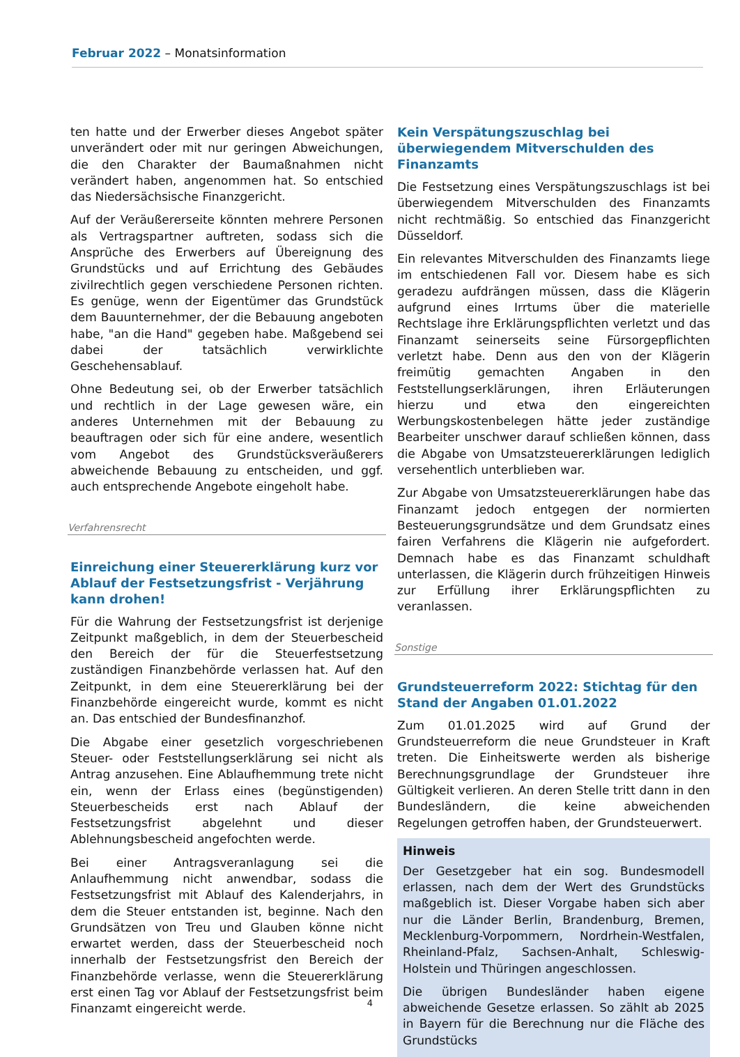Februar 2022 – Monatsinformation
ten hatte und der Erwerber dieses Angebot später unverändert oder mit nur geringen Abweichungen, die den Charakter der Baumaßnahmen nicht verändert haben, angenommen hat. So entschied das Niedersächsische Finanzgericht.
Auf der Veräußererseite könnten mehrere Personen als Vertragspartner auftreten, sodass sich die Ansprüche des Erwerbers auf Übereignung des Grundstücks und auf Errichtung des Gebäudes zivilrechtlich gegen verschiedene Personen richten. Es genüge, wenn der Eigentümer das Grundstück dem Bauunternehmer, der die Bebauung angeboten habe, "an die Hand" gegeben habe. Maßgebend sei dabei der tatsächlich verwirklichte Geschehensablauf.
Ohne Bedeutung sei, ob der Erwerber tatsächlich und rechtlich in der Lage gewesen wäre, ein anderes Unternehmen mit der Bebauung zu beauftragen oder sich für eine andere, wesentlich vom Angebot des Grundstücksveräußerers abweichende Bebauung zu entscheiden, und ggf. auch entsprechende Angebote eingeholt habe.
Verfahrensrecht
Einreichung einer Steuererklärung kurz vor Ablauf der Festsetzungsfrist - Verjährung kann drohen!
Für die Wahrung der Festsetzungsfrist ist derjenige Zeitpunkt maßgeblich, in dem der Steuerbescheid den Bereich der für die Steuerfestsetzung zuständigen Finanzbehörde verlassen hat. Auf den Zeitpunkt, in dem eine Steuererklärung bei der Finanzbehörde eingereicht wurde, kommt es nicht an. Das entschied der Bundesfinanzhof.
Die Abgabe einer gesetzlich vorgeschriebenen Steuer- oder Feststellungserklärung sei nicht als Antrag anzusehen. Eine Ablaufhemmung trete nicht ein, wenn der Erlass eines (begünstigenden) Steuerbescheids erst nach Ablauf der Festsetzungsfrist abgelehnt und dieser Ablehnungsbescheid angefochten werde.
Bei einer Antragsveranlagung sei die Anlaufhemmung nicht anwendbar, sodass die Festsetzungsfrist mit Ablauf des Kalenderjahrs, in dem die Steuer entstanden ist, beginne. Nach den Grundsätzen von Treu und Glauben könne nicht erwartet werden, dass der Steuerbescheid noch innerhalb der Festsetzungsfrist den Bereich der Finanzbehörde verlasse, wenn die Steuererklärung erst einen Tag vor Ablauf der Festsetzungsfrist beim Finanzamt eingereicht werde.
Kein Verspätungszuschlag bei überwiegendem Mitverschulden des Finanzamts
Die Festsetzung eines Verspätungszuschlags ist bei überwiegendem Mitverschulden des Finanzamts nicht rechtmäßig. So entschied das Finanzgericht Düsseldorf.
Ein relevantes Mitverschulden des Finanzamts liege im entschiedenen Fall vor. Diesem habe es sich geradezu aufdrängen müssen, dass die Klägerin aufgrund eines Irrtums über die materielle Rechtslage ihre Erklärungspflichten verletzt und das Finanzamt seinerseits seine Fürsorgepflichten verletzt habe. Denn aus den von der Klägerin freimütig gemachten Angaben in den Feststellungserklärungen, ihren Erläuterungen hierzu und etwa den eingereichten Werbungskostenbelegen hätte jeder zuständige Bearbeiter unschwer darauf schließen können, dass die Abgabe von Umsatzsteuererklärungen lediglich versehentlich unterblieben war.
Zur Abgabe von Umsatzsteuererklärungen habe das Finanzamt jedoch entgegen der normierten Besteuerungsgrundsätze und dem Grundsatz eines fairen Verfahrens die Klägerin nie aufgefordert. Demnach habe es das Finanzamt schuldhaft unterlassen, die Klägerin durch frühzeitigen Hinweis zur Erfüllung ihrer Erklärungspflichten zu veranlassen.
Sonstige
Grundsteuerreform 2022: Stichtag für den Stand der Angaben 01.01.2022
Zum 01.01.2025 wird auf Grund der Grundsteuerreform die neue Grundsteuer in Kraft treten. Die Einheitswerte werden als bisherige Berechnungsgrundlage der Grundsteuer ihre Gültigkeit verlieren. An deren Stelle tritt dann in den Bundesländern, die keine abweichenden Regelungen getroffen haben, der Grundsteuerwert.
Hinweis
Der Gesetzgeber hat ein sog. Bundesmodell erlassen, nach dem der Wert des Grundstücks maßgeblich ist. Dieser Vorgabe haben sich aber nur die Länder Berlin, Brandenburg, Bremen, Mecklenburg-Vorpommern, Nordrhein-Westfalen, Rheinland-Pfalz, Sachsen-Anhalt, Schleswig-Holstein und Thüringen angeschlossen.
Die übrigen Bundesländer haben eigene abweichende Gesetze erlassen. So zählt ab 2025 in Bayern für die Berechnung nur die Fläche des Grundstücks
4